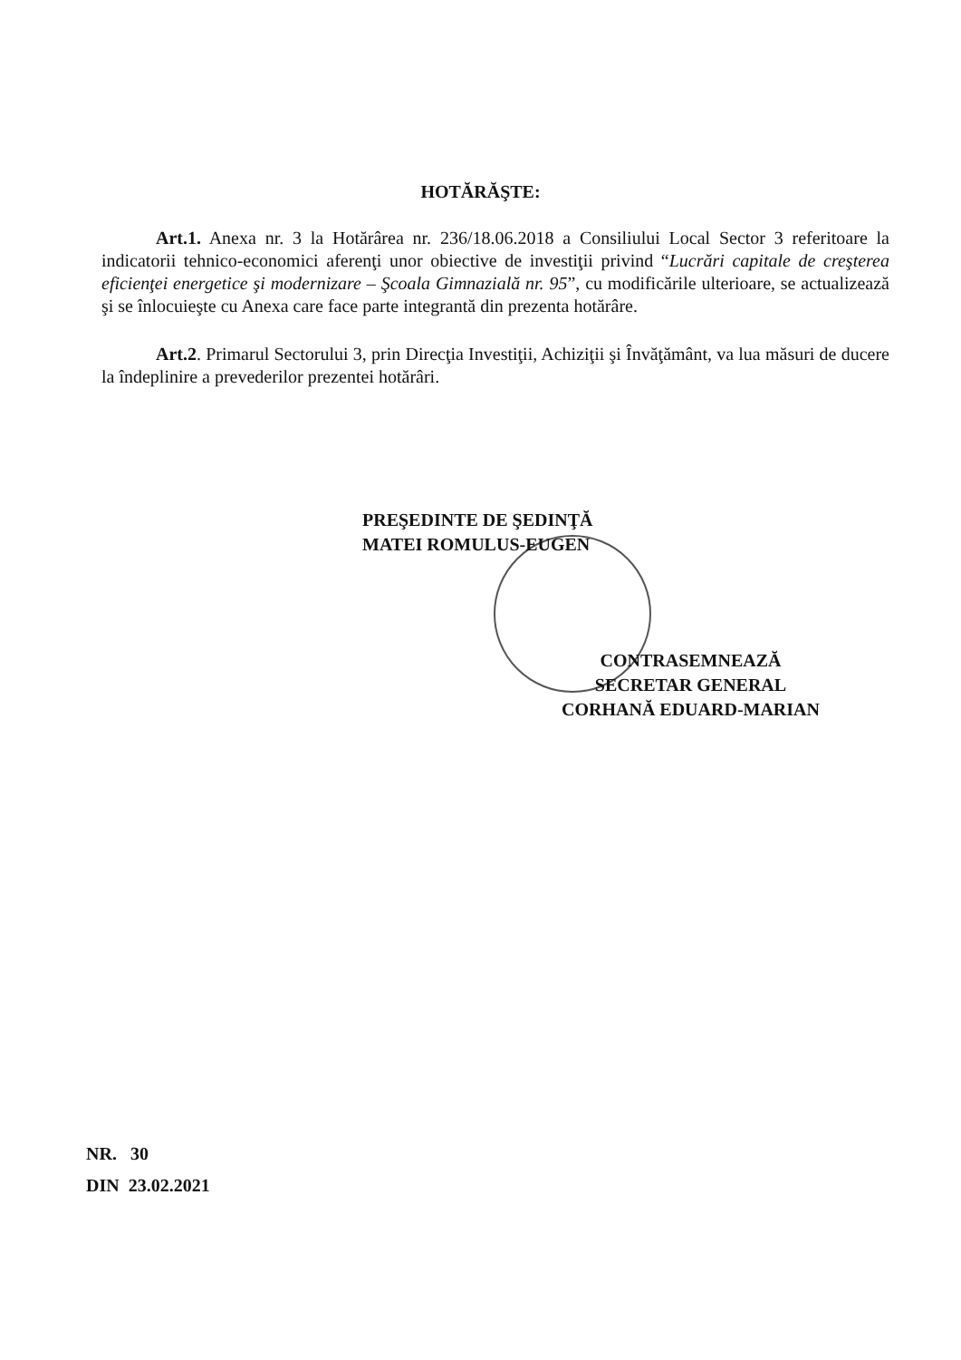HOTĂRĂŞTE:
Art.1. Anexa nr. 3 la Hotărârea nr. 236/18.06.2018 a Consiliului Local Sector 3 referitoare la indicatorii tehnico-economici aferenţi unor obiective de investiţii privind “Lucrări capitale de creşterea eficienţei energetice şi modernizare – Şcoala Gimnazială nr. 95”, cu modificările ulterioare, se actualizează şi se înlocuieşte cu Anexa care face parte integrantă din prezenta hotărâre.
Art.2. Primarul Sectorului 3, prin Direcţia Investiţii, Achiziţii şi Învăţământ, va lua măsuri de ducere la îndeplinire a prevederilor prezentei hotărâri.
PREŞEDINTE DE ŞEDINŢĂ
MATEI ROMULUS-EUGEN
CONTRASEMNEAZĂ
SECRETAR GENERAL
CORHANĂ EDUARD-MARIAN
NR. 30
DIN 23.02.2021